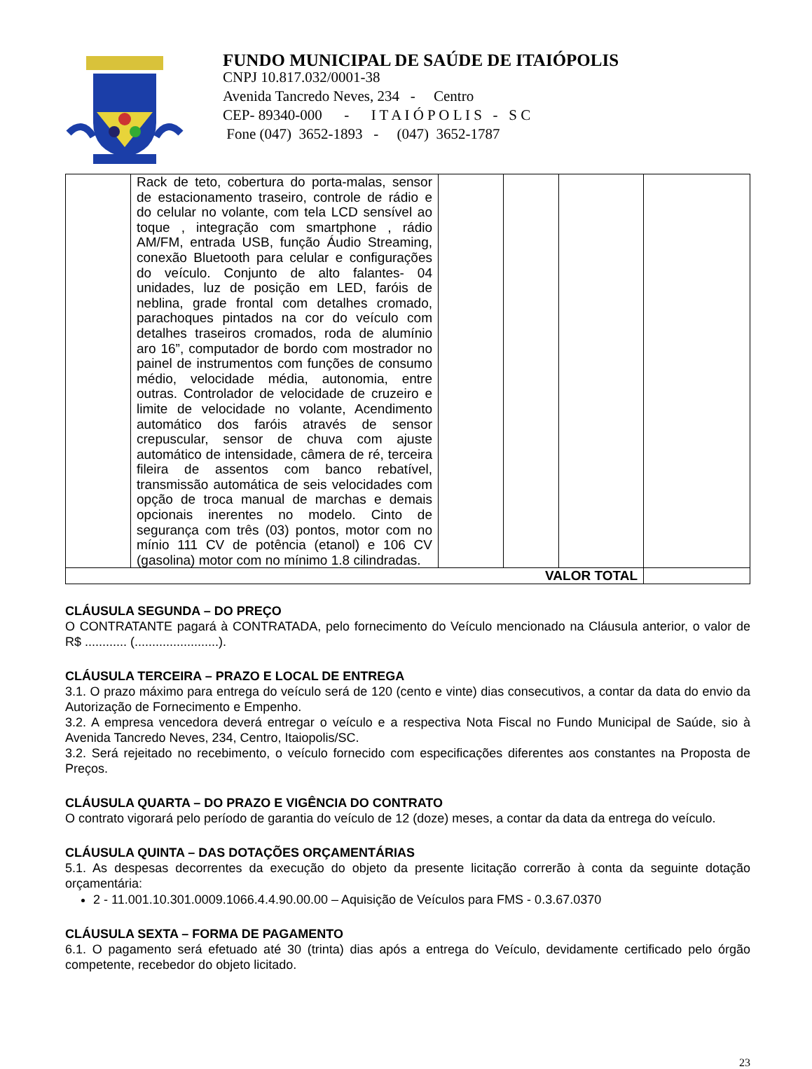FUNDO MUNICIPAL DE SAÚDE DE ITAIÓPOLIS
CNPJ 10.817.032/0001-38
Avenida Tancredo Neves, 234 - Centro
CEP- 89340-000 - I T A I Ó P O L I S - S C
Fone (047) 3652-1893 - (047) 3652-1787
| | Rack de teto, cobertura do porta-malas, sensor de estacionamento traseiro, controle de rádio e do celular no volante, com tela LCD sensível ao toque , integração com smartphone , rádio AM/FM, entrada USB, função Áudio Streaming, conexão Bluetooth para celular e configurações do veículo. Conjunto de alto falantes- 04 unidades, luz de posição em LED, faróis de neblina, grade frontal com detalhes cromado, parachoques pintados na cor do veículo com detalhes traseiros cromados, roda de alumínio aro 16”, computador de bordo com mostrador no painel de instrumentos com funções de consumo médio, velocidade média, autonomia, entre outras. Controlador de velocidade de cruzeiro e limite de velocidade no volante, Acendimento automático dos faróis através de sensor crepuscular, sensor de chuva com ajuste automático de intensidade, câmera de ré, terceira fileira de assentos com banco rebatível, transmissão automática de seis velocidades com opção de troca manual de marchas e demais opcionais inerentes no modelo. Cinto de segurança com três (03) pontos, motor com no mínio 111 CV de potência (etanol) e 106 CV (gasolina) motor com no mínimo 1.8 cilindradas. | | | | |
| VALOR TOTAL | | | | | |
CLÁUSULA SEGUNDA – DO PREÇO
O CONTRATANTE pagará à CONTRATADA, pelo fornecimento do Veículo mencionado na Cláusula anterior, o valor de R$ ............ (........................).
CLÁUSULA TERCEIRA – PRAZO E LOCAL DE ENTREGA
3.1. O prazo máximo para entrega do veículo será de 120 (cento e vinte) dias consecutivos, a contar da data do envio da Autorização de Fornecimento e Empenho.
3.2. A empresa vencedora deverá entregar o veículo e a respectiva Nota Fiscal no Fundo Municipal de Saúde, sio à Avenida Tancredo Neves, 234, Centro, Itaiopolis/SC.
3.2. Será rejeitado no recebimento, o veículo fornecido com especificações diferentes aos constantes na Proposta de Preços.
CLÁUSULA QUARTA – DO PRAZO E VIGÊNCIA DO CONTRATO
O contrato vigorará pelo período de garantia do veículo de 12 (doze) meses, a contar da data da entrega do veículo.
CLÁUSULA QUINTA – DAS DOTAÇÕES ORÇAMENTÁRIAS
5.1. As despesas decorrentes da execução do objeto da presente licitação correrão à conta da seguinte dotação orçamentária:
2 - 11.001.10.301.0009.1066.4.4.90.00.00 – Aquisição de Veículos para FMS - 0.3.67.0370
CLÁUSULA SEXTA – FORMA DE PAGAMENTO
6.1. O pagamento será efetuado até 30 (trinta) dias após a entrega do Veículo, devidamente certificado pelo órgão competente, recebedor do objeto licitado.
23